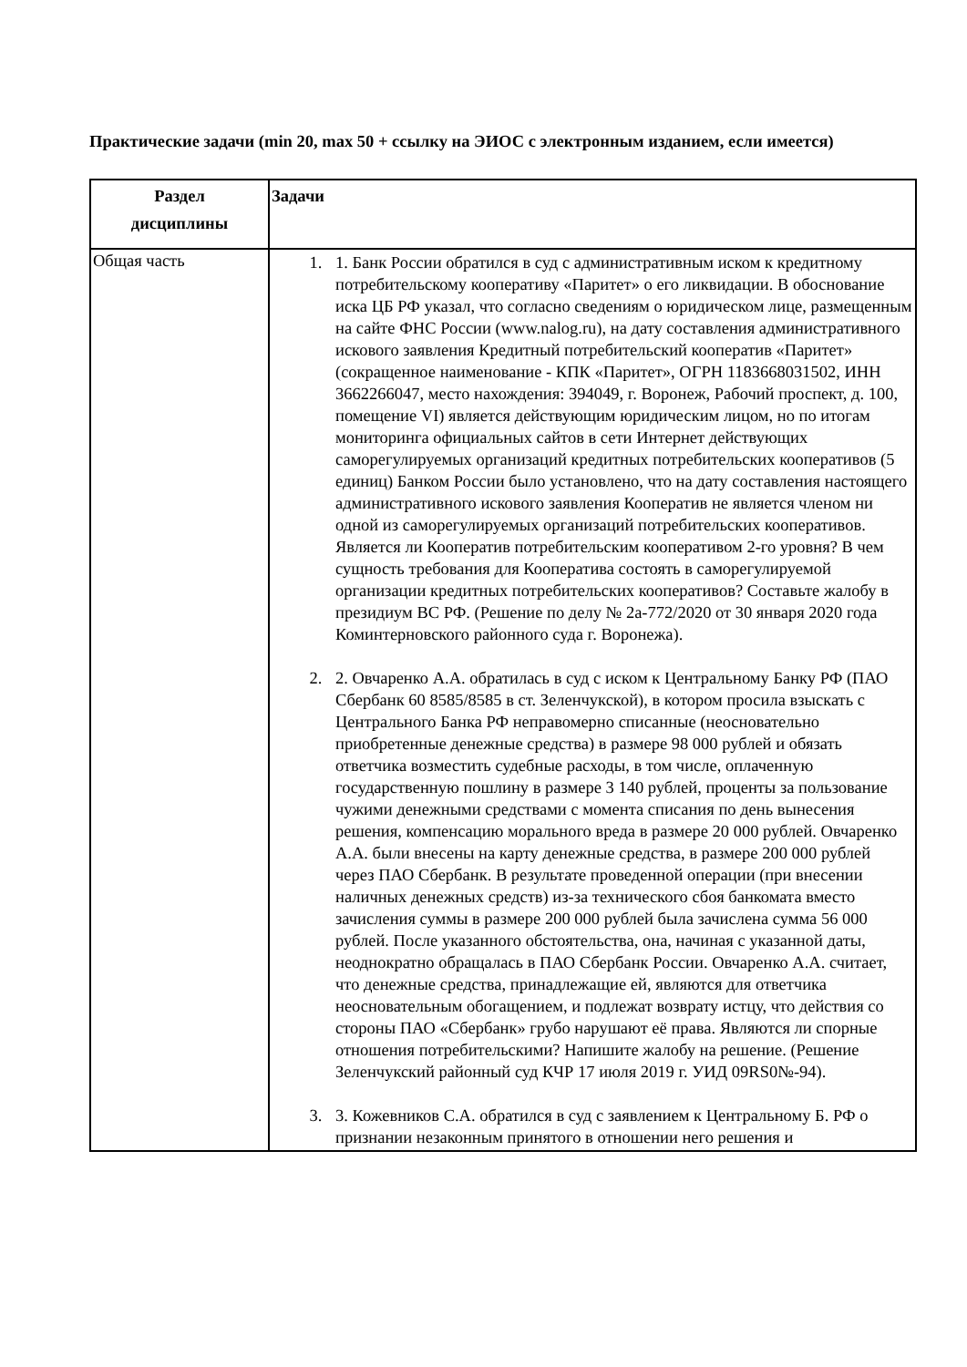Практические задачи (min 20, max 50 + ссылку на ЭИОС с электронным изданием, если имеется)
| Раздел дисциплины | Задачи |
| --- | --- |
| Общая часть | 1. 1. Банк России обратился в суд с административным иском к кредитному потребительскому кооперативу «Паритет» о его ликвидации. В обоснование иска ЦБ РФ указал, что согласно сведениям о юридическом лице, размещенным на сайте ФНС России (www.nalog.ru), на дату составления административного искового заявления Кредитный потребительский кооператив «Паритет» (сокращенное наименование - КПК «Паритет», ОГРН 1183668031502, ИНН 3662266047, место нахождения: 394049, г. Воронеж, Рабочий проспект, д. 100, помещение VI) является действующим юридическим лицом, но по итогам мониторинга официальных сайтов в сети Интернет действующих саморегулируемых организаций кредитных потребительских кооперативов (5 единиц) Банком России было установлено, что на дату составления настоящего административного искового заявления Кооператив не является членом ни одной из саморегулируемых организаций потребительских кооперативов. Является ли Кооператив потребительским кооперативом 2-го уровня? В чем сущность требования для Кооператива состоять в саморегулируемой организации кредитных потребительских кооперативов? Составьте жалобу в президиум ВС РФ. (Решение по делу № 2а-772/2020 от 30 января 2020 года Коминтерновского районного суда г. Воронежа). 2. 2. Овчаренко А.А. обратилась в суд с иском к Центральному Банку РФ (ПАО Сбербанк 60 8585/8585 в ст. Зеленчукской), в котором просила взыскать с Центрального Банка РФ неправомерно списанные (неосновательно приобретенные денежные средства) в размере 98 000 рублей и обязать ответчика возместить судебные расходы, в том числе, оплаченную государственную пошлину в размере 3 140 рублей, проценты за пользование чужими денежными средствами с момента списания по день вынесения решения, компенсацию морального вреда в размере 20 000 рублей. Овчаренко А.А. были внесены на карту денежные средства, в размере 200 000 рублей через ПАО Сбербанк. В результате проведенной операции (при внесении наличных денежных средств) из-за технического сбоя банкомата вместо зачисления суммы в размере 200 000 рублей была зачислена сумма 56 000 рублей. После указанного обстоятельства, она, начиная с указанной даты, неоднократно обращалась в ПАО Сбербанк России. Овчаренко А.А. считает, что денежные средства, принадлежащие ей, являются для ответчика неосновательным обогащением, и подлежат возврату истцу, что действия со стороны ПАО «Сбербанк» грубо нарушают её права. Являются ли спорные отношения потребительскими? Напишите жалобу на решение. (Решение Зеленчукский районный суд КЧР 17 июля 2019 г. УИД 09RS0№-94). 3. 3. Кожевников С.А. обратился в суд с заявлением к Центральному Б. РФ о признании незаконным принятого в отношении него решения и |